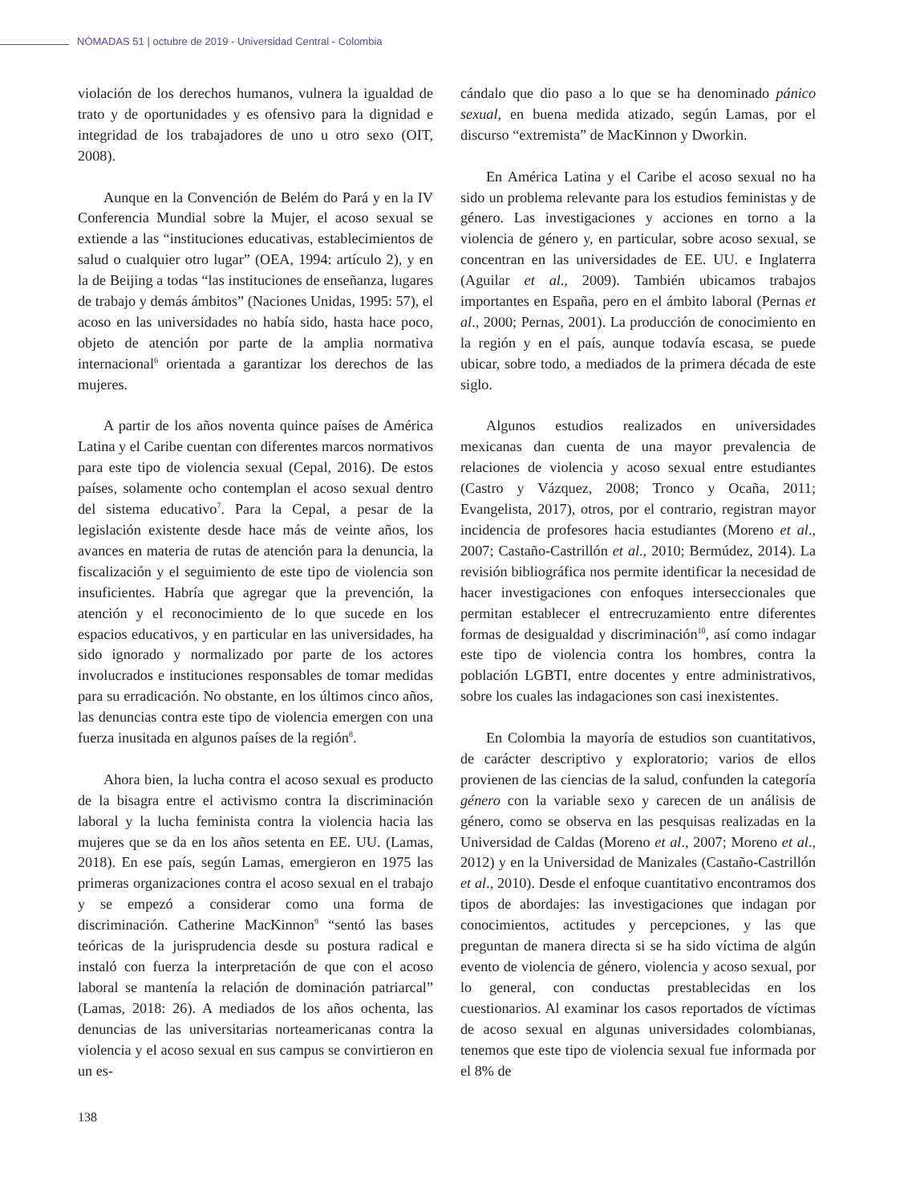NÓMADAS 51 | octubre de 2019 - Universidad Central - Colombia
violación de los derechos humanos, vulnera la igualdad de trato y de oportunidades y es ofensivo para la dignidad e integridad de los trabajadores de uno u otro sexo (OIT, 2008).
Aunque en la Convención de Belém do Pará y en la IV Conferencia Mundial sobre la Mujer, el acoso sexual se extiende a las “instituciones educativas, establecimientos de salud o cualquier otro lugar” (OEA, 1994: artículo 2), y en la de Beijing a todas “las instituciones de enseñanza, lugares de trabajo y demás ámbitos” (Naciones Unidas, 1995: 57), el acoso en las universidades no había sido, hasta hace poco, objeto de atención por parte de la amplia normativa internacional<sup>6</sup> orientada a garantizar los derechos de las mujeres.
A partir de los años noventa quince países de América Latina y el Caribe cuentan con diferentes marcos normativos para este tipo de violencia sexual (Cepal, 2016). De estos países, solamente ocho contemplan el acoso sexual dentro del sistema educativo<sup>7</sup>. Para la Cepal, a pesar de la legislación existente desde hace más de veinte años, los avances en materia de rutas de atención para la denuncia, la fiscalización y el seguimiento de este tipo de violencia son insuficientes. Habría que agregar que la prevención, la atención y el reconocimiento de lo que sucede en los espacios educativos, y en particular en las universidades, ha sido ignorado y normalizado por parte de los actores involucrados e instituciones responsables de tomar medidas para su erradicación. No obstante, en los últimos cinco años, las denuncias contra este tipo de violencia emergen con una fuerza inusitada en algunos países de la región<sup>8</sup>.
Ahora bien, la lucha contra el acoso sexual es producto de la bisagra entre el activismo contra la discriminación laboral y la lucha feminista contra la violencia hacia las mujeres que se da en los años setenta en EE. UU. (Lamas, 2018). En ese país, según Lamas, emergieron en 1975 las primeras organizaciones contra el acoso sexual en el trabajo y se empezó a considerar como una forma de discriminación. Catherine MacKinnon<sup>9</sup> “sentó las bases teóricas de la jurisprudencia desde su postura radical e instaló con fuerza la interpretación de que con el acoso laboral se mantenía la relación de dominación patriarcal” (Lamas, 2018: 26). A mediados de los años ochenta, las denuncias de las universitarias norteamericanas contra la violencia y el acoso sexual en sus campus se convirtieron en un es-
cándalo que dio paso a lo que se ha denominado pánico sexual, en buena medida atizado, según Lamas, por el discurso “extremista” de MacKinnon y Dworkin.
En América Latina y el Caribe el acoso sexual no ha sido un problema relevante para los estudios feministas y de género. Las investigaciones y acciones en torno a la violencia de género y, en particular, sobre acoso sexual, se concentran en las universidades de EE. UU. e Inglaterra (Aguilar et al., 2009). También ubicamos trabajos importantes en España, pero en el ámbito laboral (Pernas et al., 2000; Pernas, 2001). La producción de conocimiento en la región y en el país, aunque todavía escasa, se puede ubicar, sobre todo, a mediados de la primera década de este siglo.
Algunos estudios realizados en universidades mexicanas dan cuenta de una mayor prevalencia de relaciones de violencia y acoso sexual entre estudiantes (Castro y Vázquez, 2008; Tronco y Ocaña, 2011; Evangelista, 2017), otros, por el contrario, registran mayor incidencia de profesores hacia estudiantes (Moreno et al., 2007; Castaño-Castrillón et al., 2010; Bermúdez, 2014). La revisión bibliográfica nos permite identificar la necesidad de hacer investigaciones con enfoques interseccionales que permitan establecer el entrecruzamiento entre diferentes formas de desigualdad y discriminación<sup>10</sup>, así como indagar este tipo de violencia contra los hombres, contra la población LGBTI, entre docentes y entre administrativos, sobre los cuales las indagaciones son casi inexistentes.
En Colombia la mayoría de estudios son cuantitativos, de carácter descriptivo y exploratorio; varios de ellos provienen de las ciencias de la salud, confunden la categoría género con la variable sexo y carecen de un análisis de género, como se observa en las pesquisas realizadas en la Universidad de Caldas (Moreno et al., 2007; Moreno et al., 2012) y en la Universidad de Manizales (Castaño-Castrillón et al., 2010). Desde el enfoque cuantitativo encontramos dos tipos de abordajes: las investigaciones que indagan por conocimientos, actitudes y percepciones, y las que preguntan de manera directa si se ha sido víctima de algún evento de violencia de género, violencia y acoso sexual, por lo general, con conductas prestablecidas en los cuestionarios. Al examinar los casos reportados de víctimas de acoso sexual en algunas universidades colombianas, tenemos que este tipo de violencia sexual fue informada por el 8% de
138